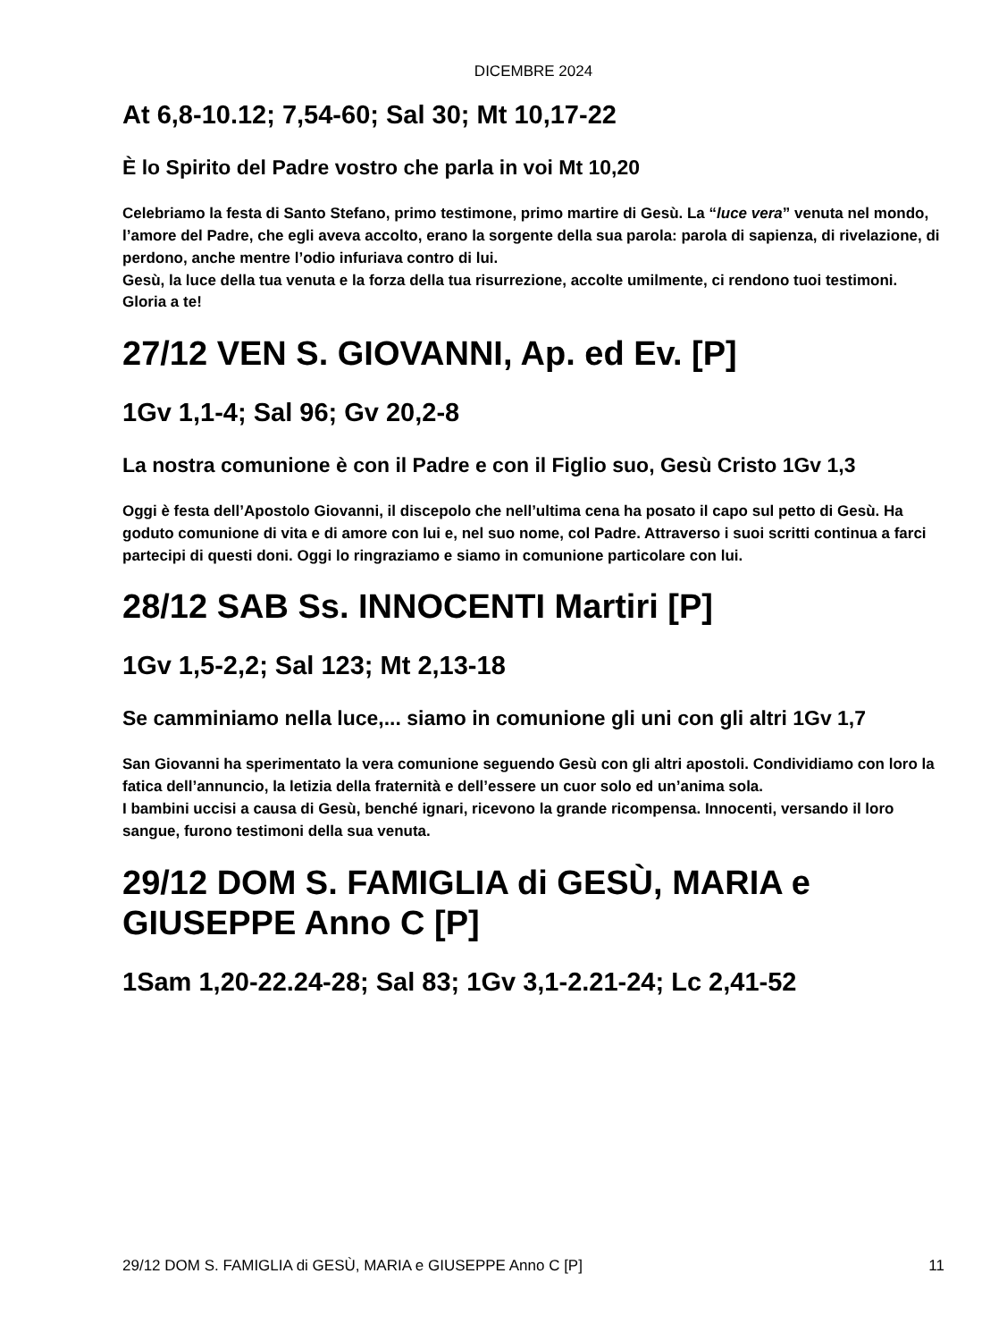DICEMBRE 2024
At 6,8-10.12; 7,54-60; Sal 30; Mt 10,17-22
È lo Spirito del Padre vostro che parla in voi Mt 10,20
Celebriamo la festa di Santo Stefano, primo testimone, primo martire di Gesù. La “luce vera” venuta nel mondo, l’amore del Padre, che egli aveva accolto, erano la sorgente della sua parola: parola di sapienza, di rivelazione, di perdono, anche mentre l’odio infuriava contro di lui.
Gesù, la luce della tua venuta e la forza della tua risurrezione, accolte umilmente, ci rendono tuoi testimoni. Gloria a te!
27/12 VEN S. GIOVANNI, Ap. ed Ev. [P]
1Gv 1,1-4; Sal 96; Gv 20,2-8
La nostra comunione è con il Padre e con il Figlio suo, Gesù Cristo 1Gv 1,3
Oggi è festa dell’Apostolo Giovanni, il discepolo che nell’ultima cena ha posato il capo sul petto di Gesù. Ha goduto comunione di vita e di amore con lui e, nel suo nome, col Padre. Attraverso i suoi scritti continua a farci partecipi di questi doni. Oggi lo ringraziamo e siamo in comunione particolare con lui.
28/12 SAB Ss. INNOCENTI Martiri [P]
1Gv 1,5-2,2; Sal 123; Mt 2,13-18
Se camminiamo nella luce,... siamo in comunione gli uni con gli altri 1Gv 1,7
San Giovanni ha sperimentato la vera comunione seguendo Gesù con gli altri apostoli. Condividiamo con loro la fatica dell’annuncio, la letizia della fraternità e dell’essere un cuor solo ed un’anima sola.
I bambini uccisi a causa di Gesù, benché ignari, ricevono la grande ricompensa. Innocenti, versando il loro sangue, furono testimoni della sua venuta.
29/12 DOM S. FAMIGLIA di GESÙ, MARIA e GIUSEPPE Anno C [P]
1Sam 1,20-22.24-28; Sal 83; 1Gv 3,1-2.21-24; Lc 2,41-52
29/12 DOM S. FAMIGLIA di GESÙ, MARIA e GIUSEPPE Anno C [P] 11